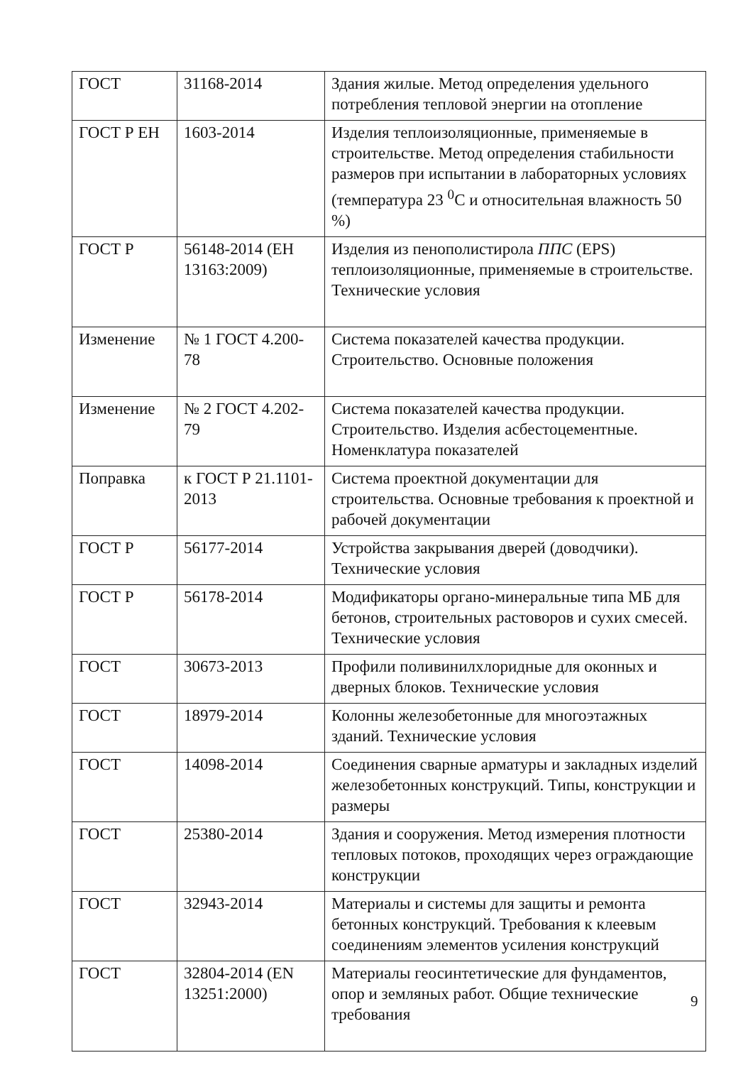| ГОСТ | 31168-2014 | Здания жилые. Метод определения удельного потребления тепловой энергии на отопление |
| ГОСТ Р ЕН | 1603-2014 | Изделия теплоизоляционные, применяемые в строительстве. Метод определения стабильности размеров при испытании в лабораторных условиях (температура 23 <sup>0</sup>С и относительная влажность 50 %) |
| ГОСТ Р | 56148-2014 (ЕН 13163:2009) | Изделия из пенополистирола ППС (EPS) теплоизоляционные, применяемые в строительстве. Технические условия |
| Изменение | № 1 ГОСТ 4.200-78 | Система показателей качества продукции. Строительство. Основные положения |
| Изменение | № 2 ГОСТ 4.202-79 | Система показателей качества продукции. Строительство. Изделия асбестоцементные. Номенклатура показателей |
| Поправка | к ГОСТ Р 21.1101-2013 | Система проектной документации для строительства. Основные требования к проектной и рабочей документации |
| ГОСТ Р | 56177-2014 | Устройства закрывания дверей (доводчики). Технические условия |
| ГОСТ Р | 56178-2014 | Модификаторы органо-минеральные типа МБ для бетонов, строительных растоворов и сухих смесей. Технические условия |
| ГОСТ | 30673-2013 | Профили поливинилхлоридные для оконных и дверных блоков. Технические условия |
| ГОСТ | 18979-2014 | Колонны железобетонные для многоэтажных зданий. Технические условия |
| ГОСТ | 14098-2014 | Соединения сварные арматуры и закладных изделий железобетонных конструкций. Типы, конструкции и размеры |
| ГОСТ | 25380-2014 | Здания и сооружения. Метод измерения плотности тепловых потоков, проходящих через ограждающие конструкции |
| ГОСТ | 32943-2014 | Материалы и системы для защиты и ремонта бетонных конструкций. Требования к клеевым соединениям элементов усиления конструкций |
| ГОСТ | 32804-2014 (EN 13251:2000) | Материалы геосинтетические для фундаментов, опор и земляных работ. Общие технические требования |
9